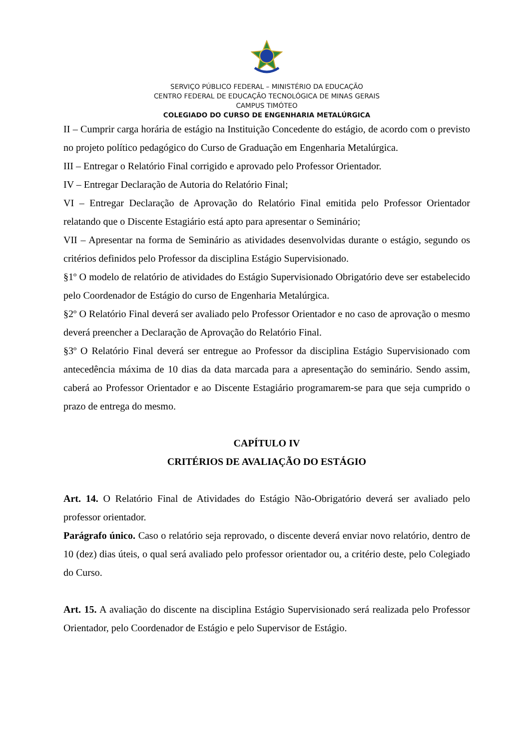SERVIÇO PÚBLICO FEDERAL – MINISTÉRIO DA EDUCAÇÃO
CENTRO FEDERAL DE EDUCAÇÃO TECNOLÓGICA DE MINAS GERAIS
CAMPUS TIMÓTEO
COLEGIADO DO CURSO DE ENGENHARIA METALÚRGICA
II – Cumprir carga horária de estágio na Instituição Concedente do estágio, de acordo com o previsto no projeto político pedagógico do Curso de Graduação em Engenharia Metalúrgica.
III – Entregar o Relatório Final corrigido e aprovado pelo Professor Orientador.
IV – Entregar Declaração de Autoria do Relatório Final;
VI – Entregar Declaração de Aprovação do Relatório Final emitida pelo Professor Orientador relatando que o Discente Estagiário está apto para apresentar o Seminário;
VII – Apresentar na forma de Seminário as atividades desenvolvidas durante o estágio, segundo os critérios definidos pelo Professor da disciplina Estágio Supervisionado.
§1º O modelo de relatório de atividades do Estágio Supervisionado Obrigatório deve ser estabelecido pelo Coordenador de Estágio do curso de Engenharia Metalúrgica.
§2º O Relatório Final deverá ser avaliado pelo Professor Orientador e no caso de aprovação o mesmo deverá preencher a Declaração de Aprovação do Relatório Final.
§3º O Relatório Final deverá ser entregue ao Professor da disciplina Estágio Supervisionado com antecedência máxima de 10 dias da data marcada para a apresentação do seminário. Sendo assim, caberá ao Professor Orientador e ao Discente Estagiário programarem-se para que seja cumprido o prazo de entrega do mesmo.
CAPÍTULO IV
CRITÉRIOS DE AVALIAÇÃO DO ESTÁGIO
Art. 14. O Relatório Final de Atividades do Estágio Não-Obrigatório deverá ser avaliado pelo professor orientador.
Parágrafo único. Caso o relatório seja reprovado, o discente deverá enviar novo relatório, dentro de 10 (dez) dias úteis, o qual será avaliado pelo professor orientador ou, a critério deste, pelo Colegiado do Curso.
Art. 15. A avaliação do discente na disciplina Estágio Supervisionado será realizada pelo Professor Orientador, pelo Coordenador de Estágio e pelo Supervisor de Estágio.